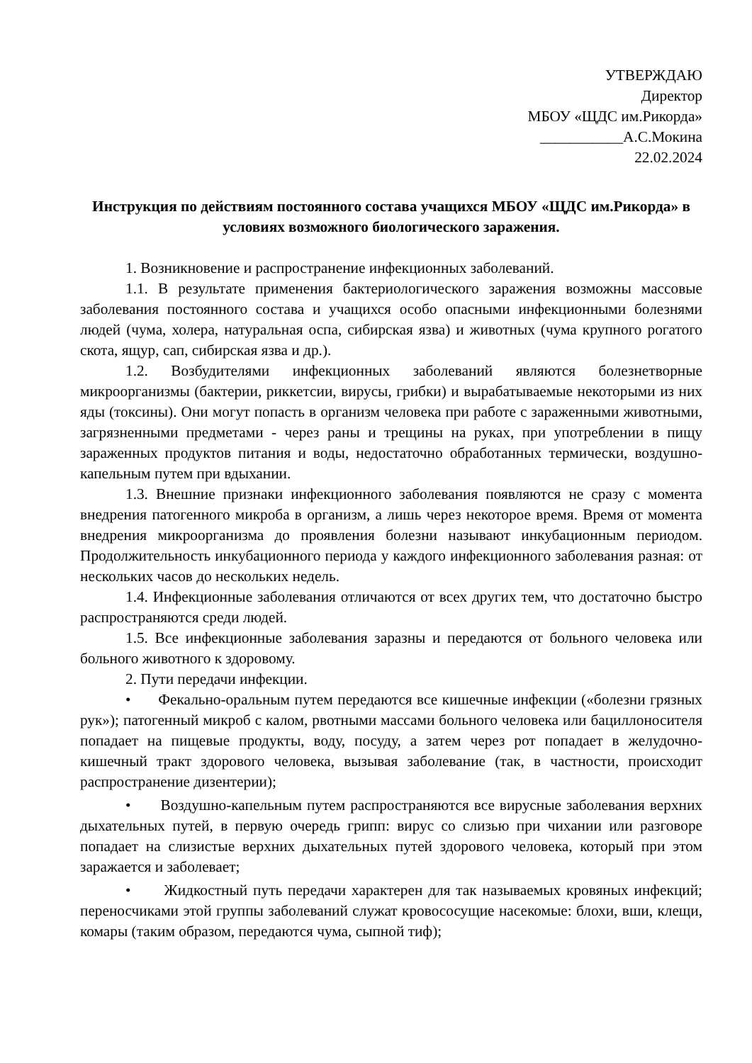УТВЕРЖДАЮ
Директор
МБОУ «ЩДС им.Рикорда»
___________А.С.Мокина
22.02.2024
Инструкция по действиям постоянного состава учащихся МБОУ «ЩДС им.Рикорда» в условиях возможного биологического заражения.
1. Возникновение и распространение инфекционных заболеваний.
1.1. В результате применения бактериологического заражения возможны массовые заболевания постоянного состава и учащихся особо опасными инфекционными болезнями людей (чума, холера, натуральная оспа, сибирская язва) и животных (чума крупного рогатого скота, ящур, сап, сибирская язва и др.).
1.2. Возбудителями инфекционных заболеваний являются болезнетворные микроорганизмы (бактерии, риккетсии, вирусы, грибки) и вырабатываемые некоторыми из них яды (токсины). Они могут попасть в организм человека при работе с зараженными животными, загрязненными предметами - через раны и трещины на руках, при употреблении в пищу зараженных продуктов питания и воды, недостаточно обработанных термически, воздушно-капельным путем при вдыхании.
1.3. Внешние признаки инфекционного заболевания появляются не сразу с момента внедрения патогенного микроба в организм, а лишь через некоторое время. Время от момента внедрения микроорганизма до проявления болезни называют инкубационным периодом. Продолжительность инкубационного периода у каждого инфекционного заболевания разная: от нескольких часов до нескольких недель.
1.4. Инфекционные заболевания отличаются от всех других тем, что достаточно быстро распространяются среди людей.
1.5. Все инфекционные заболевания заразны и передаются от больного человека или больного животного к здоровому.
2. Пути передачи инфекции.
• Фекально-оральным путем передаются все кишечные инфекции («болезни грязных рук»); патогенный микроб с калом, рвотными массами больного человека или бациллоносителя попадает на пищевые продукты, воду, посуду, а затем через рот попадает в желудочно-кишечный тракт здорового человека, вызывая заболевание (так, в частности, происходит распространение дизентерии);
• Воздушно-капельным путем распространяются все вирусные заболевания верхних дыхательных путей, в первую очередь грипп: вирус со слизью при чихании или разговоре попадает на слизистые верхних дыхательных путей здорового человека, который при этом заражается и заболевает;
• Жидкостный путь передачи характерен для так называемых кровяных инфекций; переносчиками этой группы заболеваний служат кровососущие насекомые: блохи, вши, клещи, комары (таким образом, передаются чума, сыпной тиф);